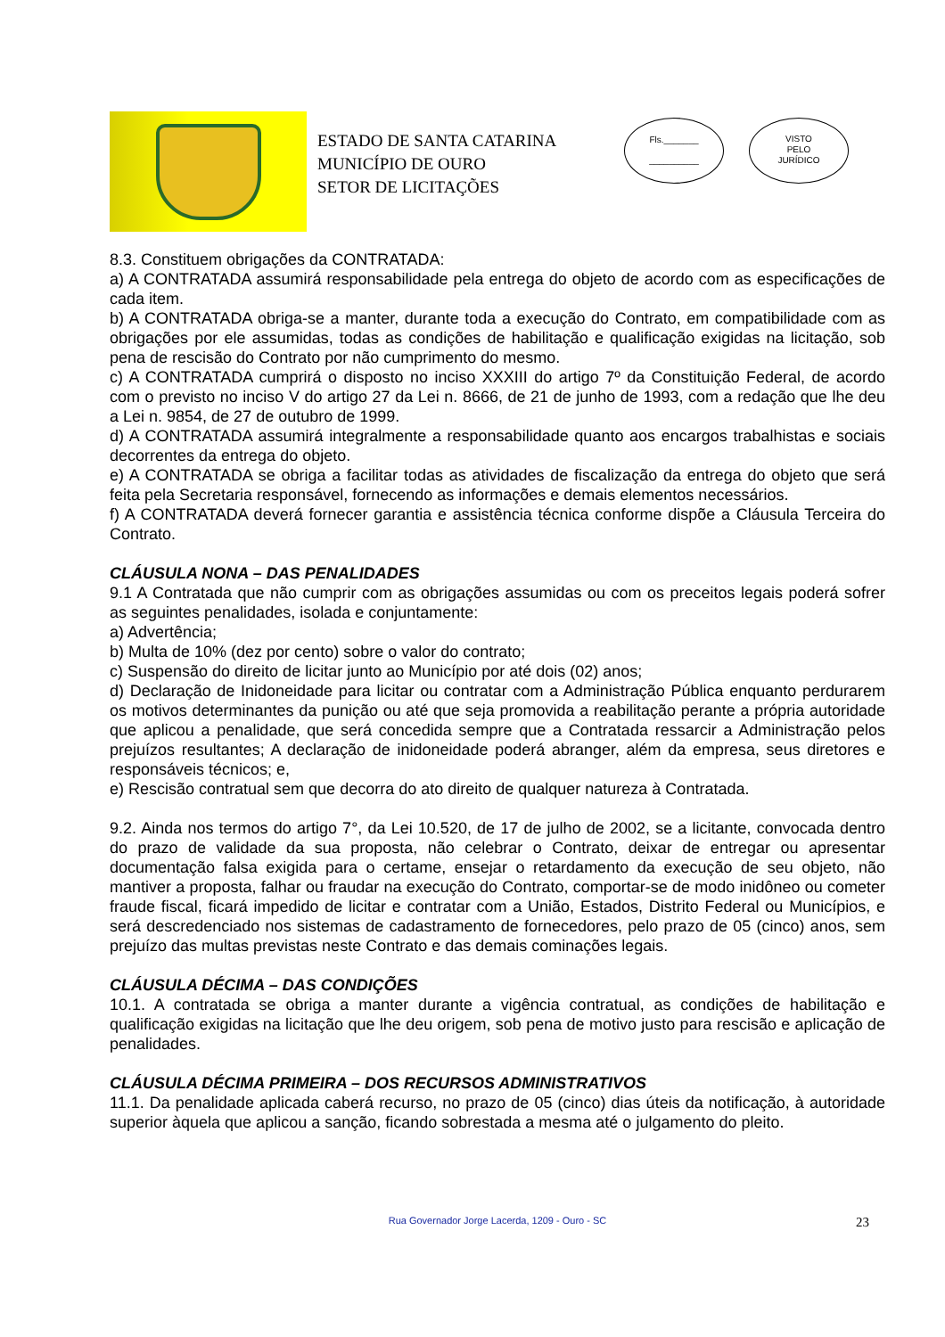ESTADO DE SANTA CATARINA
MUNICÍPIO DE OURO
SETOR DE LICITAÇÕES
Fls._______
__________
VISTO
PELO
JURÍDICO
8.3. Constituem obrigações da CONTRATADA:
a) A CONTRATADA assumirá responsabilidade pela entrega do objeto de acordo com as especificações de cada item.
b) A CONTRATADA obriga-se a manter, durante toda a execução do Contrato, em compatibilidade com as obrigações por ele assumidas, todas as condições de habilitação e qualificação exigidas na licitação, sob pena de rescisão do Contrato por não cumprimento do mesmo.
c) A CONTRATADA cumprirá o disposto no inciso XXXIII do artigo 7º da Constituição Federal, de acordo com o previsto no inciso V do artigo 27 da Lei n. 8666, de 21 de junho de 1993, com a redação que lhe deu a Lei n. 9854, de 27 de outubro de 1999.
d) A CONTRATADA assumirá integralmente a responsabilidade quanto aos encargos trabalhistas e sociais decorrentes da entrega do objeto.
e) A CONTRATADA se obriga a facilitar todas as atividades de fiscalização da entrega do objeto que será feita pela Secretaria responsável, fornecendo as informações e demais elementos necessários.
f) A CONTRATADA deverá fornecer garantia e assistência técnica conforme dispõe a Cláusula Terceira do Contrato.
CLÁUSULA NONA – DAS PENALIDADES
9.1 A Contratada que não cumprir com as obrigações assumidas ou com os preceitos legais poderá sofrer as seguintes penalidades, isolada e conjuntamente:
a) Advertência;
b) Multa de 10% (dez por cento) sobre o valor do contrato;
c) Suspensão do direito de licitar junto ao Município por até dois (02) anos;
d) Declaração de Inidoneidade para licitar ou contratar com a Administração Pública enquanto perdurarem os motivos determinantes da punição ou até que seja promovida a reabilitação perante a própria autoridade que aplicou a penalidade, que será concedida sempre que a Contratada ressarcir a Administração pelos prejuízos resultantes; A declaração de inidoneidade poderá abranger, além da empresa, seus diretores e responsáveis técnicos; e,
e) Rescisão contratual sem que decorra do ato direito de qualquer natureza à Contratada.
9.2. Ainda nos termos do artigo 7°, da Lei 10.520, de 17 de julho de 2002, se a licitante, convocada dentro do prazo de validade da sua proposta, não celebrar o Contrato, deixar de entregar ou apresentar documentação falsa exigida para o certame, ensejar o retardamento da execução de seu objeto, não mantiver a proposta, falhar ou fraudar na execução do Contrato, comportar-se de modo inidôneo ou cometer fraude fiscal, ficará impedido de licitar e contratar com a União, Estados, Distrito Federal ou Municípios, e será descredenciado nos sistemas de cadastramento de fornecedores, pelo prazo de 05 (cinco) anos, sem prejuízo das multas previstas neste Contrato e das demais cominações legais.
CLÁUSULA DÉCIMA – DAS CONDIÇÕES
10.1. A contratada se obriga a manter durante a vigência contratual, as condições de habilitação e qualificação exigidas na licitação que lhe deu origem, sob pena de motivo justo para rescisão e aplicação de penalidades.
CLÁUSULA DÉCIMA PRIMEIRA – DOS RECURSOS ADMINISTRATIVOS
11.1. Da penalidade aplicada caberá recurso, no prazo de 05 (cinco) dias úteis da notificação, à autoridade superior àquela que aplicou a sanção, ficando sobrestada a mesma até o julgamento do pleito.
Rua Governador Jorge Lacerda, 1209 - Ouro - SC 23